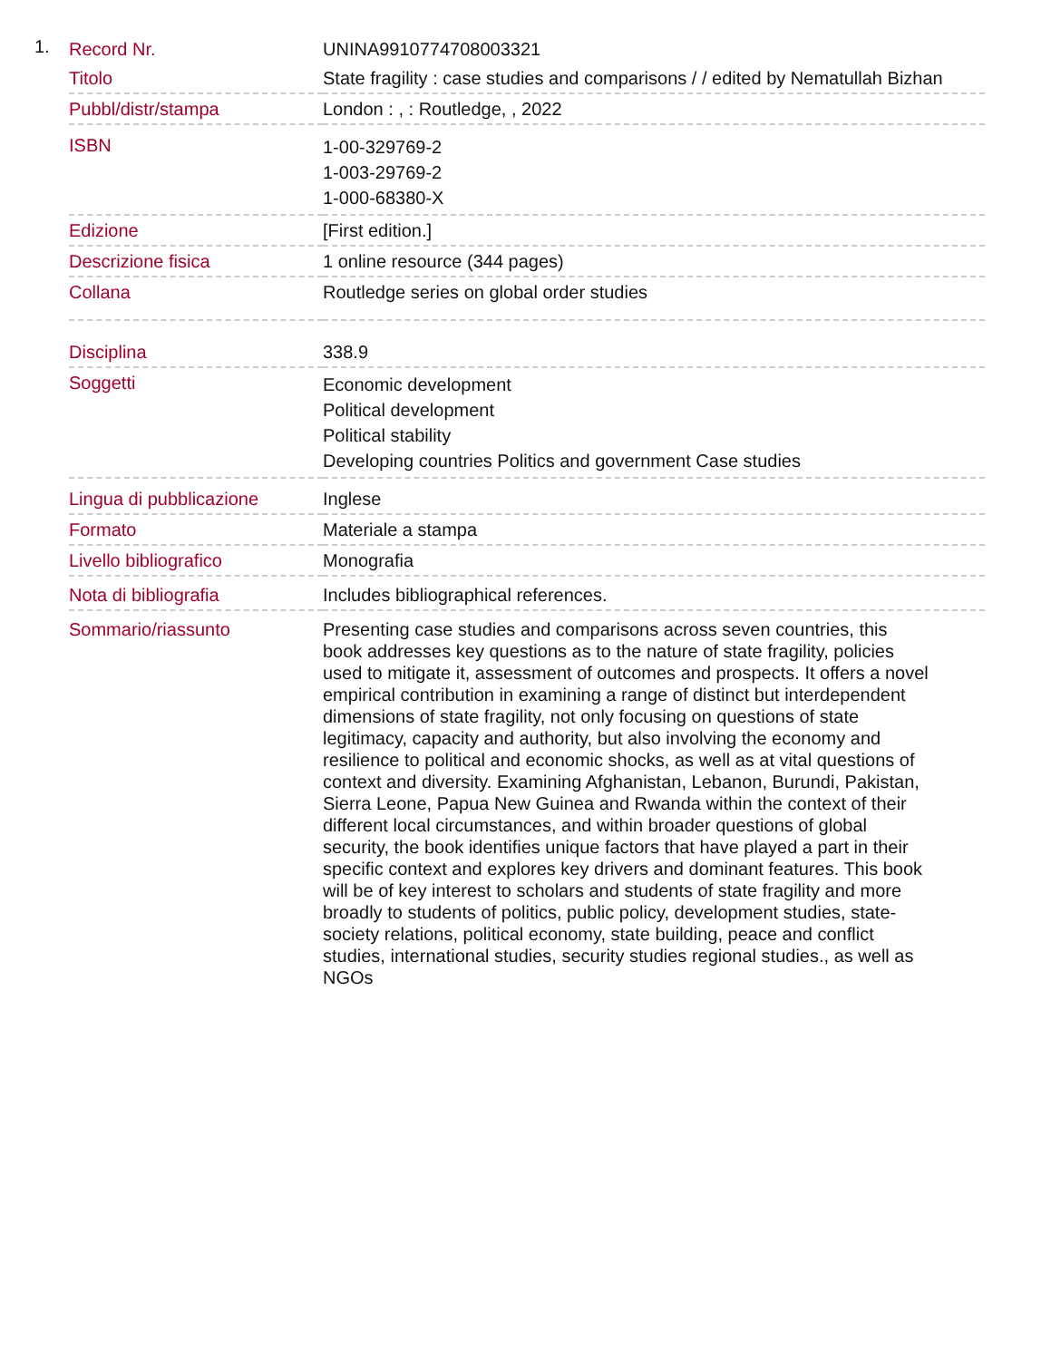1.
| Record Nr. | UNINA9910774708003321 |
| Titolo | State fragility : case studies and comparisons / / edited by Nematullah Bizhan |
| Pubbl/distr/stampa | London : , : Routledge, , 2022 |
| ISBN | 1-00-329769-2 1-003-29769-2 1-000-68380-X |
| Edizione | [First edition.] |
| Descrizione fisica | 1 online resource (344 pages) |
| Collana | Routledge series on global order studies |
| Disciplina | 338.9 |
| Soggetti | Economic development Political development Political stability Developing countries Politics and government Case studies |
| Lingua di pubblicazione | Inglese |
| Formato | Materiale a stampa |
| Livello bibliografico | Monografia |
| Nota di bibliografia | Includes bibliographical references. |
| Sommario/riassunto | Presenting case studies and comparisons across seven countries, this book addresses key questions as to the nature of state fragility, policies used to mitigate it, assessment of outcomes and prospects. It offers a novel empirical contribution in examining a range of distinct but interdependent dimensions of state fragility, not only focusing on questions of state legitimacy, capacity and authority, but also involving the economy and resilience to political and economic shocks, as well as at vital questions of context and diversity. Examining Afghanistan, Lebanon, Burundi, Pakistan, Sierra Leone, Papua New Guinea and Rwanda within the context of their different local circumstances, and within broader questions of global security, the book identifies unique factors that have played a part in their specific context and explores key drivers and dominant features. This book will be of key interest to scholars and students of state fragility and more broadly to students of politics, public policy, development studies, state-society relations, political economy, state building, peace and conflict studies, international studies, security studies regional studies., as well as NGOs |